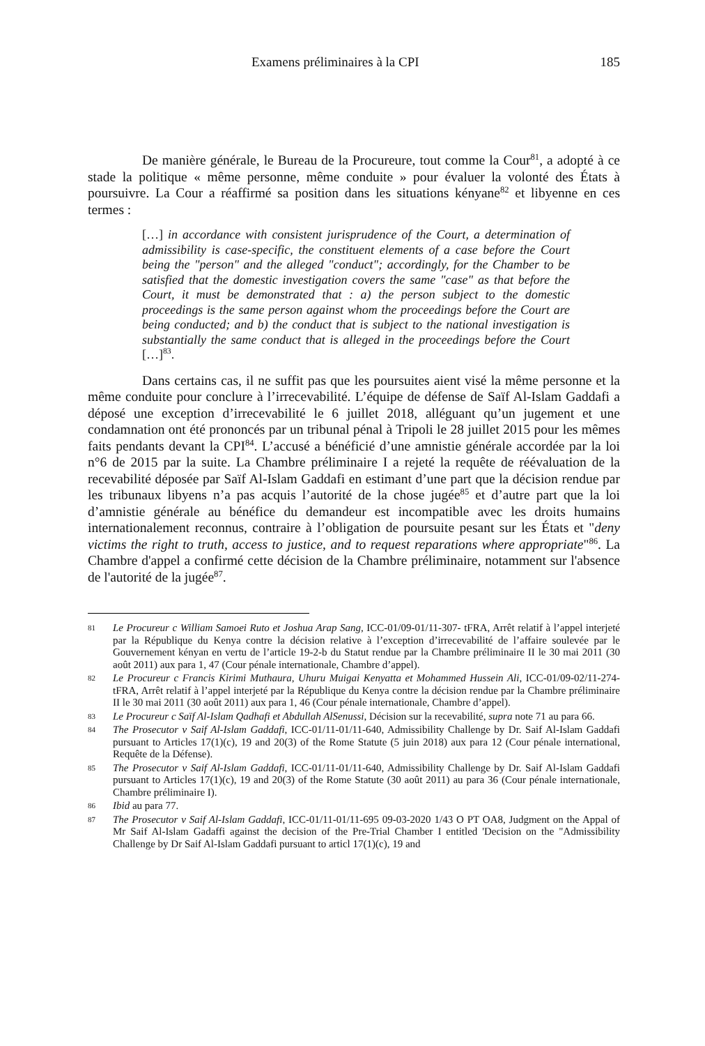Examens préliminaires à la CPI 185
De manière générale, le Bureau de la Procureure, tout comme la Cour<sup>81</sup>, a adopté à ce stade la politique « même personne, même conduite » pour évaluer la volonté des États à poursuivre. La Cour a réaffirmé sa position dans les situations kényane<sup>82</sup> et libyenne en ces termes :
[…] in accordance with consistent jurisprudence of the Court, a determination of admissibility is case-specific, the constituent elements of a case before the Court being the "person" and the alleged "conduct"; accordingly, for the Chamber to be satisfied that the domestic investigation covers the same "case" as that before the Court, it must be demonstrated that : a) the person subject to the domestic proceedings is the same person against whom the proceedings before the Court are being conducted; and b) the conduct that is subject to the national investigation is substantially the same conduct that is alleged in the proceedings before the Court […]<sup>83</sup>.
Dans certains cas, il ne suffit pas que les poursuites aient visé la même personne et la même conduite pour conclure à l’irrecevabilité. L’équipe de défense de Saïf Al-Islam Gaddafi a déposé une exception d’irrecevabilité le 6 juillet 2018, alléguant qu’un jugement et une condamnation ont été prononcés par un tribunal pénal à Tripoli le 28 juillet 2015 pour les mêmes faits pendants devant la CPI<sup>84</sup>. L’accusé a bénéficié d’une amnistie générale accordée par la loi n°6 de 2015 par la suite. La Chambre préliminaire I a rejeté la requête de réévaluation de la recevabilité déposée par Saïf Al-Islam Gaddafi en estimant d’une part que la décision rendue par les tribunaux libyens n’a pas acquis l’autorité de la chose jugée<sup>85</sup> et d’autre part que la loi d’amnistie générale au bénéfice du demandeur est incompatible avec les droits humains internationalement reconnus, contraire à l’obligation de poursuite pesant sur les États et "deny victims the right to truth, access to justice, and to request reparations where appropriate"<sup>86</sup>. La Chambre d'appel a confirmé cette décision de la Chambre préliminaire, notamment sur l'absence de l'autorité de la jugée<sup>87</sup>.
81 Le Procureur c William Samoei Ruto et Joshua Arap Sang, ICC-01/09-01/11-307- tFRA, Arrêt relatif à l’appel interjeté par la République du Kenya contre la décision relative à l’exception d’irrecevabilité de l’affaire soulevée par le Gouvernement kényan en vertu de l’article 19-2-b du Statut rendue par la Chambre préliminaire II le 30 mai 2011 (30 août 2011) aux para 1, 47 (Cour pénale internationale, Chambre d’appel).
82 Le Procureur c Francis Kirimi Muthaura, Uhuru Muigai Kenyatta et Mohammed Hussein Ali, ICC-01/09-02/11-274-tFRA, Arrêt relatif à l’appel interjeté par la République du Kenya contre la décision rendue par la Chambre préliminaire II le 30 mai 2011 (30 août 2011) aux para 1, 46 (Cour pénale internationale, Chambre d’appel).
83 Le Procureur c Saïf Al-Islam Qadhafi et Abdullah AlSenussi, Décision sur la recevabilité, supra note 71 au para 66.
84 The Prosecutor v Saif Al-Islam Gaddafi, ICC-01/11-01/11-640, Admissibility Challenge by Dr. Saif Al-Islam Gaddafi pursuant to Articles 17(1)(c), 19 and 20(3) of the Rome Statute (5 juin 2018) aux para 12 (Cour pénale international, Requête de la Défense).
85 The Prosecutor v Saif Al-Islam Gaddafi, ICC-01/11-01/11-640, Admissibility Challenge by Dr. Saif Al-Islam Gaddafi pursuant to Articles 17(1)(c), 19 and 20(3) of the Rome Statute (30 août 2011) au para 36 (Cour pénale internationale, Chambre préliminaire I).
86 Ibid au para 77.
87 The Prosecutor v Saif Al-Islam Gaddafi, ICC-01/11-01/11-695 09-03-2020 1/43 O PT OA8, Judgment on the Appal of Mr Saif Al-Islam Gadaffi against the decision of the Pre-Trial Chamber I entitled 'Decision on the "Admissibility Challenge by Dr Saif Al-Islam Gaddafi pursuant to articl 17(1)(c), 19 and